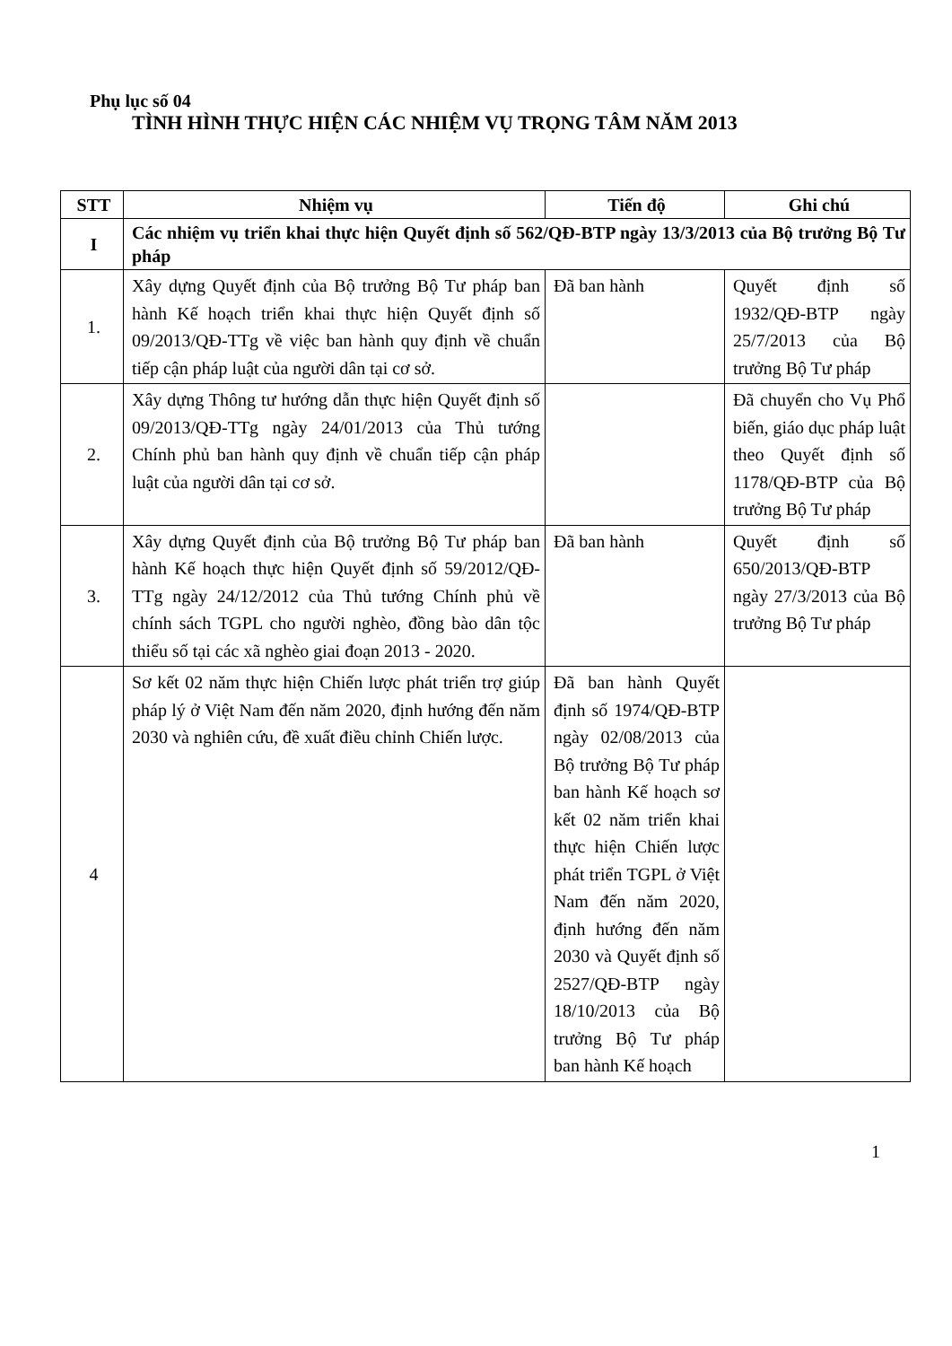Phụ lục số 04
TÌNH HÌNH THỰC HIỆN CÁC NHIỆM VỤ TRỌNG TÂM NĂM 2013
| STT | Nhiệm vụ | Tiến độ | Ghi chú |
| --- | --- | --- | --- |
| I | Các nhiệm vụ triển khai thực hiện Quyết định số 562/QĐ-BTP ngày 13/3/2013 của Bộ trưởng Bộ Tư pháp | | |
| 1. | Xây dựng Quyết định của Bộ trưởng Bộ Tư pháp ban hành Kế hoạch triển khai thực hiện Quyết định số 09/2013/QĐ-TTg về việc ban hành quy định về chuẩn tiếp cận pháp luật của người dân tại cơ sở. | Đã ban hành | Quyết định số 1932/QĐ-BTP ngày 25/7/2013 của Bộ trưởng Bộ Tư pháp |
| 2. | Xây dựng Thông tư hướng dẫn thực hiện Quyết định số 09/2013/QĐ-TTg ngày 24/01/2013 của Thủ tướng Chính phủ ban hành quy định về chuẩn tiếp cận pháp luật của người dân tại cơ sở. | | Đã chuyển cho Vụ Phổ biến, giáo dục pháp luật theo Quyết định số 1178/QĐ-BTP của Bộ trưởng Bộ Tư pháp |
| 3. | Xây dựng Quyết định của Bộ trưởng Bộ Tư pháp ban hành Kế hoạch thực hiện Quyết định số 59/2012/QĐ-TTg ngày 24/12/2012 của Thủ tướng Chính phủ về chính sách TGPL cho người nghèo, đồng bào dân tộc thiểu số tại các xã nghèo giai đoạn 2013 - 2020. | Đã ban hành | Quyết định số 650/2013/QĐ-BTP ngày 27/3/2013 của Bộ trưởng Bộ Tư pháp |
| 4 | Sơ kết 02 năm thực hiện Chiến lược phát triển trợ giúp pháp lý ở Việt Nam đến năm 2020, định hướng đến năm 2030 và nghiên cứu, đề xuất điều chỉnh Chiến lược. | Đã ban hành Quyết định số 1974/QĐ-BTP ngày 02/08/2013 của Bộ trưởng Bộ Tư pháp ban hành Kế hoạch sơ kết 02 năm triển khai thực hiện Chiến lược phát triển TGPL ở Việt Nam đến năm 2020, định hướng đến năm 2030 và Quyết định số 2527/QĐ-BTP ngày 18/10/2013 của Bộ trưởng Bộ Tư pháp ban hành Kế hoạch | |
1